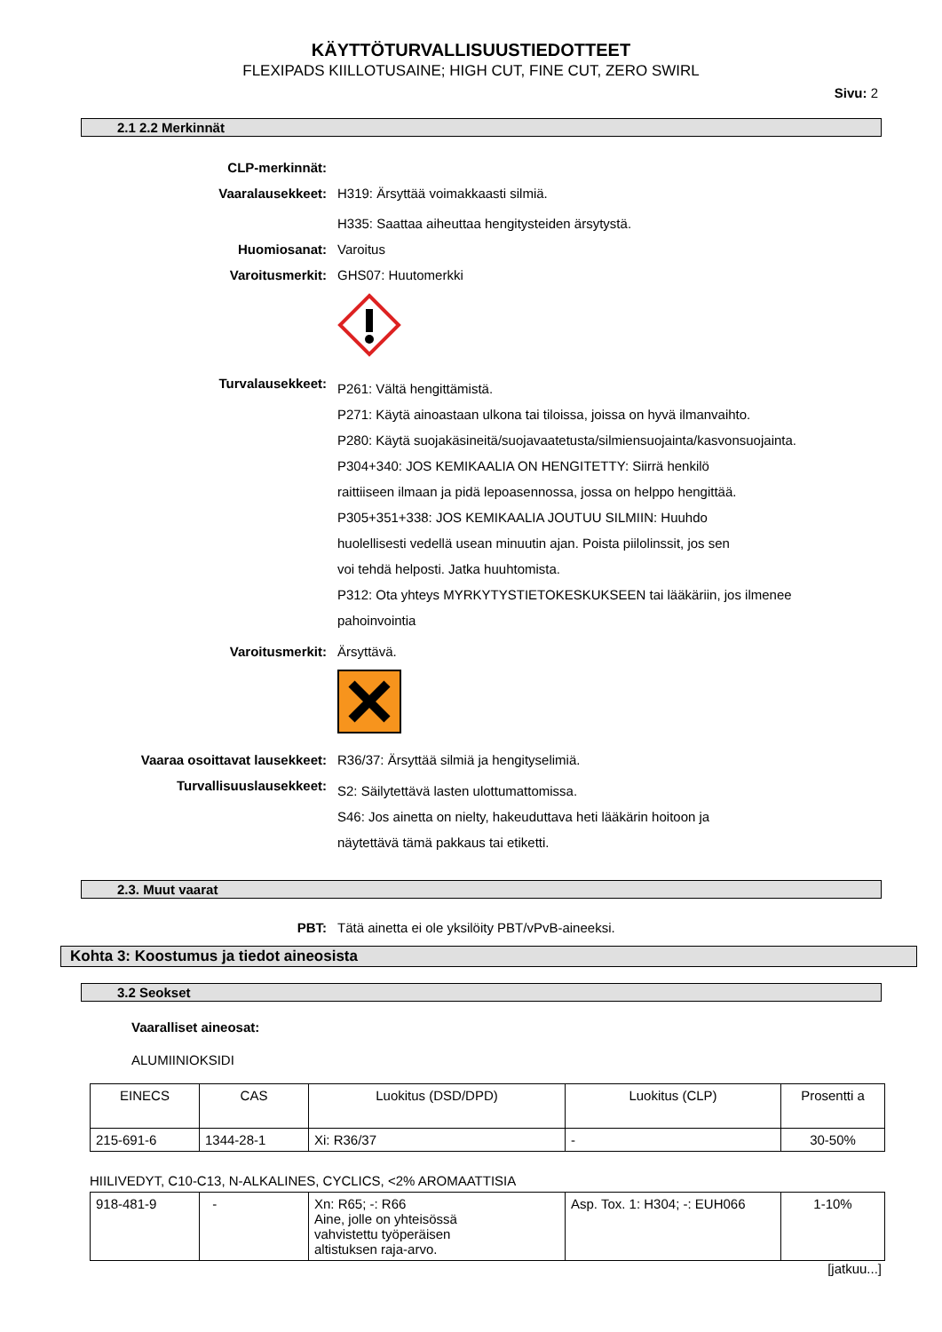KÄYTTÖTURVALLISUUSTIEDOTTEET
FLEXIPADS KIILLOTUSAINE; HIGH CUT, FINE CUT, ZERO SWIRL
Sivu: 2
2.1 2.2 Merkinnät
CLP-merkinnät:
Vaaralausekkeet: H319: Ärsyttää voimakkaasti silmiä.
H335: Saattaa aiheuttaa hengitysteiden ärsytystä.
Huomiosanat: Varoitus
Varoitusmerkit: GHS07: Huutomerkki
Turvalausekkeet:
P261: Vältä hengittämistä.
P271: Käytä ainoastaan ulkona tai tiloissa, joissa on hyvä ilmanvaihto.
P280: Käytä suojakäsineitä/suojavaatetusta/silmiensuojainta/kasvonsuojainta.
P304+340: JOS KEMIKAALIA ON HENGITETTY: Siirrä henkilö
raittiiseen ilmaan ja pidä lepoasennossa, jossa on helppo hengittää.
P305+351+338: JOS KEMIKAALIA JOUTUU SILMIIN: Huuhdo
huolellisesti vedellä usean minuutin ajan. Poista piilolinssit, jos sen
voi tehdä helposti. Jatka huuhtomista.
P312: Ota yhteys MYRKYTYSTIETOKESKUKSEEN tai lääkäriin, jos ilmenee pahoinvointia
Varoitusmerkit: Ärsyttävä.
Vaaraa osoittavat lausekkeet: R36/37: Ärsyttää silmiä ja hengityselimiä.
Turvallisuuslausekkeet:
S2: Säilytettävä lasten ulottumattomissa.
S46: Jos ainetta on nielty, hakeuduttava heti lääkärin hoitoon ja
näytettävä tämä pakkaus tai etiketti.
2.3. Muut vaarat
PBT: Tätä ainetta ei ole yksilöity PBT/vPvB-aineeksi.
Kohta 3: Koostumus ja tiedot aineosista
3.2 Seokset
Vaaralliset aineosat:
ALUMIINIOKSIDI
| EINECS | CAS | Luokitus (DSD/DPD) | Luokitus (CLP) | Prosentti a |
| 215-691-6 | 1344-28-1 | Xi: R36/37 | - | 30-50% |
HIILIVEDYT, C10-C13, N-ALKALINES, CYCLICS, <2% AROMAATTISIA
| 918-481-9 | - | Xn: R65; -: R66 Aine, jolle on yhteisössä vahvistettu työperäisen altistuksen raja-arvo. | Asp. Tox. 1: H304; -: EUH066 | 1-10% |
[jatkuu...]